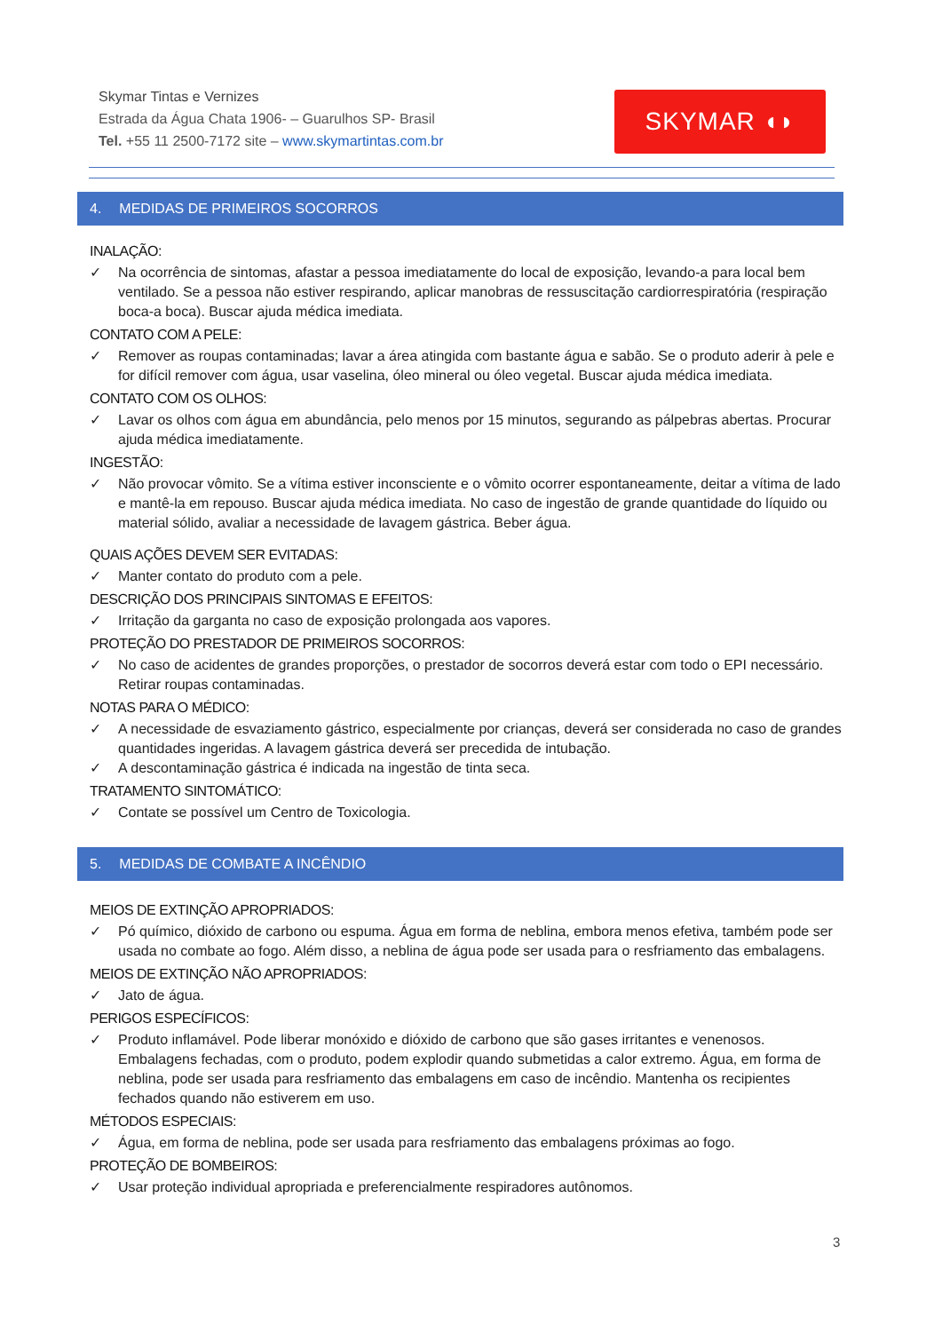Skymar Tintas e Vernizes
Estrada da Água Chata 1906- – Guarulhos SP- Brasil
Tel. +55 11 2500-7172 site – www.skymartintas.com.br
SKYMAR ◖◗
4. MEDIDAS DE PRIMEIROS SOCORROS
INALAÇÃO:
✓ Na ocorrência de sintomas, afastar a pessoa imediatamente do local de exposição, levando-a para local bem ventilado. Se a pessoa não estiver respirando, aplicar manobras de ressuscitação cardiorrespiratória (respiração boca-a boca). Buscar ajuda médica imediata.
CONTATO COM A PELE:
✓ Remover as roupas contaminadas; lavar a área atingida com bastante água e sabão. Se o produto aderir à pele e for difícil remover com água, usar vaselina, óleo mineral ou óleo vegetal. Buscar ajuda médica imediata.
CONTATO COM OS OLHOS:
✓ Lavar os olhos com água em abundância, pelo menos por 15 minutos, segurando as pálpebras abertas. Procurar ajuda médica imediatamente.
INGESTÃO:
✓ Não provocar vômito. Se a vítima estiver inconsciente e o vômito ocorrer espontaneamente, deitar a vítima de lado e mantê-la em repouso. Buscar ajuda médica imediata. No caso de ingestão de grande quantidade do líquido ou material sólido, avaliar a necessidade de lavagem gástrica. Beber água.
QUAIS AÇÕES DEVEM SER EVITADAS:
✓ Manter contato do produto com a pele.
DESCRIÇÃO DOS PRINCIPAIS SINTOMAS E EFEITOS:
✓ Irritação da garganta no caso de exposição prolongada aos vapores.
PROTEÇÃO DO PRESTADOR DE PRIMEIROS SOCORROS:
✓ No caso de acidentes de grandes proporções, o prestador de socorros deverá estar com todo o EPI necessário. Retirar roupas contaminadas.
NOTAS PARA O MÉDICO:
✓ A necessidade de esvaziamento gástrico, especialmente por crianças, deverá ser considerada no caso de grandes quantidades ingeridas. A lavagem gástrica deverá ser precedida de intubação.
✓ A descontaminação gástrica é indicada na ingestão de tinta seca.
TRATAMENTO SINTOMÁTICO:
✓ Contate se possível um Centro de Toxicologia.
5. MEDIDAS DE COMBATE A INCÊNDIO
MEIOS DE EXTINÇÃO APROPRIADOS:
✓ Pó químico, dióxido de carbono ou espuma. Água em forma de neblina, embora menos efetiva, também pode ser usada no combate ao fogo. Além disso, a neblina de água pode ser usada para o resfriamento das embalagens.
MEIOS DE EXTINÇÃO NÃO APROPRIADOS:
✓ Jato de água.
PERIGOS ESPECÍFICOS:
✓ Produto inflamável. Pode liberar monóxido e dióxido de carbono que são gases irritantes e venenosos. Embalagens fechadas, com o produto, podem explodir quando submetidas a calor extremo. Água, em forma de neblina, pode ser usada para resfriamento das embalagens em caso de incêndio. Mantenha os recipientes fechados quando não estiverem em uso.
MÉTODOS ESPECIAIS:
✓ Água, em forma de neblina, pode ser usada para resfriamento das embalagens próximas ao fogo.
PROTEÇÃO DE BOMBEIROS:
✓ Usar proteção individual apropriada e preferencialmente respiradores autônomos.
3